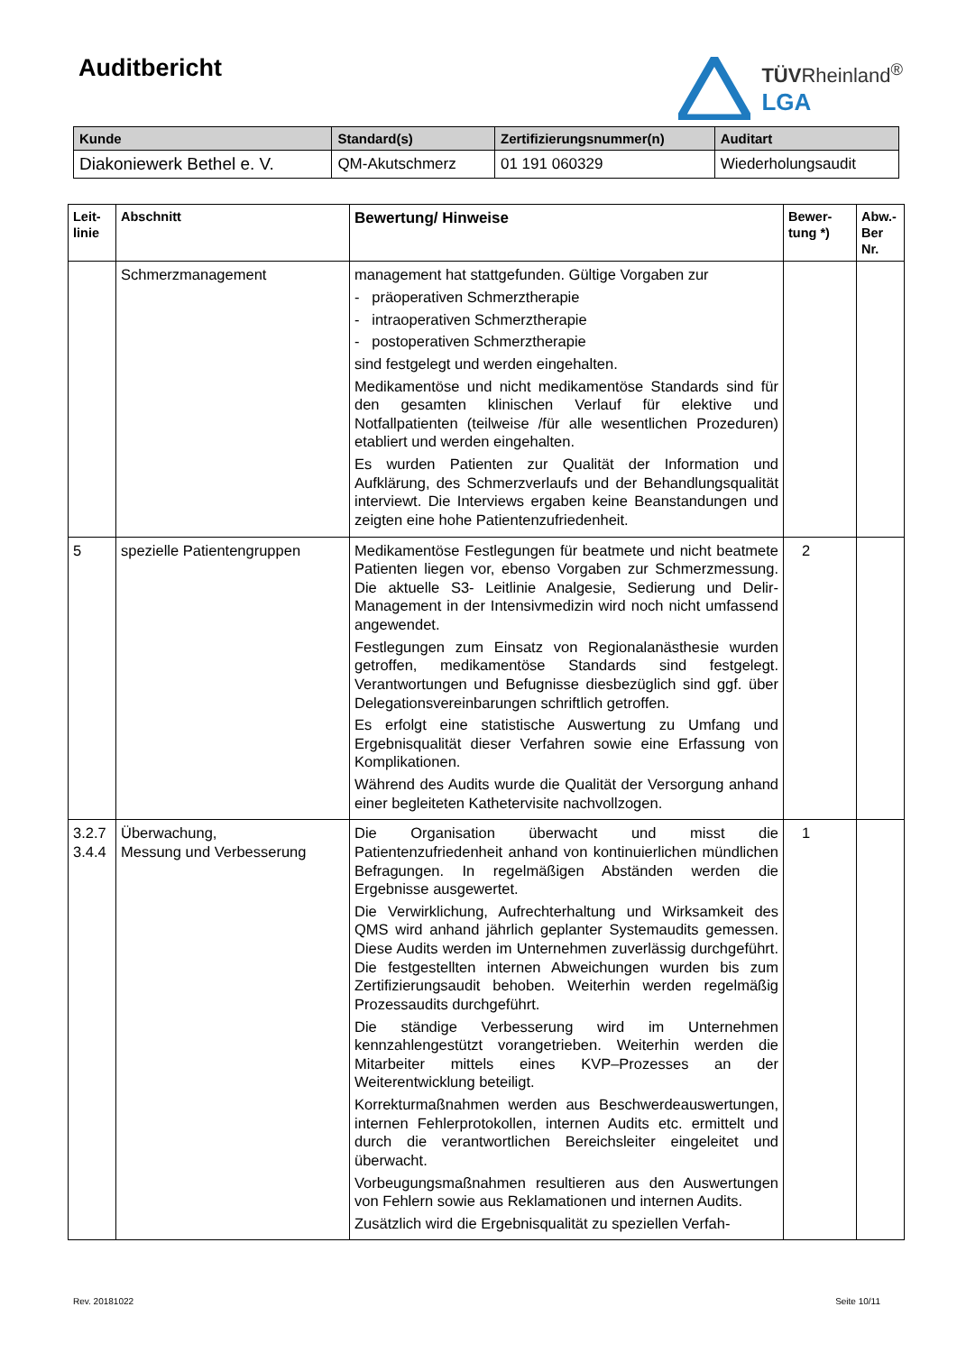Auditbericht
TÜVRheinland<sup>®</sup>
LGA
| Kunde | Standard(s) | Zertifizierungsnummer(n) | Auditart |
| --- | --- | --- | --- |
| Diakoniewerk Bethel e. V. | QM-Akutschmerz | 01 191 060329 | Wiederholungsaudit |
| Leit- linie | Abschnitt | Bewertung/ Hinweise | Bewer- tung *) | Abw.- Ber Nr. |
| --- | --- | --- | --- | --- |
| | Schmerzmanagement | management hat stattgefunden. Gültige Vorgaben zur - präoperativen Schmerztherapie - intraoperativen Schmerztherapie - postoperativen Schmerztherapie sind festgelegt und werden eingehalten. Medikamentöse und nicht medikamentöse Standards sind für den gesamten klinischen Verlauf für elektive und Notfallpatienten (teilweise /für alle wesentlichen Prozeduren) etabliert und werden eingehalten. Es wurden Patienten zur Qualität der Information und Aufklärung, des Schmerzverlaufs und der Behandlungsqualität interviewt. Die Interviews ergaben keine Beanstandungen und zeigten eine hohe Patientenzufriedenheit. | | |
| 5 | spezielle Patientengruppen | Medikamentöse Festlegungen für beatmete und nicht beatmete Patienten liegen vor, ebenso Vorgaben zur Schmerzmessung. Die aktuelle S3- Leitlinie Analgesie, Sedierung und Delir-Management in der Intensivmedizin wird noch nicht umfassend angewendet. Festlegungen zum Einsatz von Regionalanästhesie wurden getroffen, medikamentöse Standards sind festgelegt. Verantwortungen und Befugnisse diesbezüglich sind ggf. über Delegationsvereinbarungen schriftlich getroffen. Es erfolgt eine statistische Auswertung zu Umfang und Ergebnisqualität dieser Verfahren sowie eine Erfassung von Komplikationen. Während des Audits wurde die Qualität der Versorgung anhand einer begleiteten Kathetervisite nachvollzogen. | 2 | |
| 3.2.7 3.4.4 | Überwachung, Messung und Verbesserung | Die Organisation überwacht und misst die Patientenzufriedenheit anhand von kontinuierlichen mündlichen Befragungen. In regelmäßigen Abständen werden die Ergebnisse ausgewertet. Die Verwirklichung, Aufrechterhaltung und Wirksamkeit des QMS wird anhand jährlich geplanter Systemaudits gemessen. Diese Audits werden im Unternehmen zuverlässig durchgeführt. Die festgestellten internen Abweichungen wurden bis zum Zertifizierungsaudit behoben. Weiterhin werden regelmäßig Prozessaudits durchgeführt. Die ständige Verbesserung wird im Unternehmen kennzahlengestützt vorangetrieben. Weiterhin werden die Mitarbeiter mittels eines KVP–Prozesses an der Weiterentwicklung beteiligt. Korrekturmaßnahmen werden aus Beschwerdeauswertungen, internen Fehlerprotokollen, internen Audits etc. ermittelt und durch die verantwortlichen Bereichsleiter eingeleitet und überwacht. Vorbeugungsmaßnahmen resultieren aus den Auswertungen von Fehlern sowie aus Reklamationen und internen Audits. Zusätzlich wird die Ergebnisqualität zu speziellen Verfah- | 1 | |
Rev. 20181022 Seite 10/11